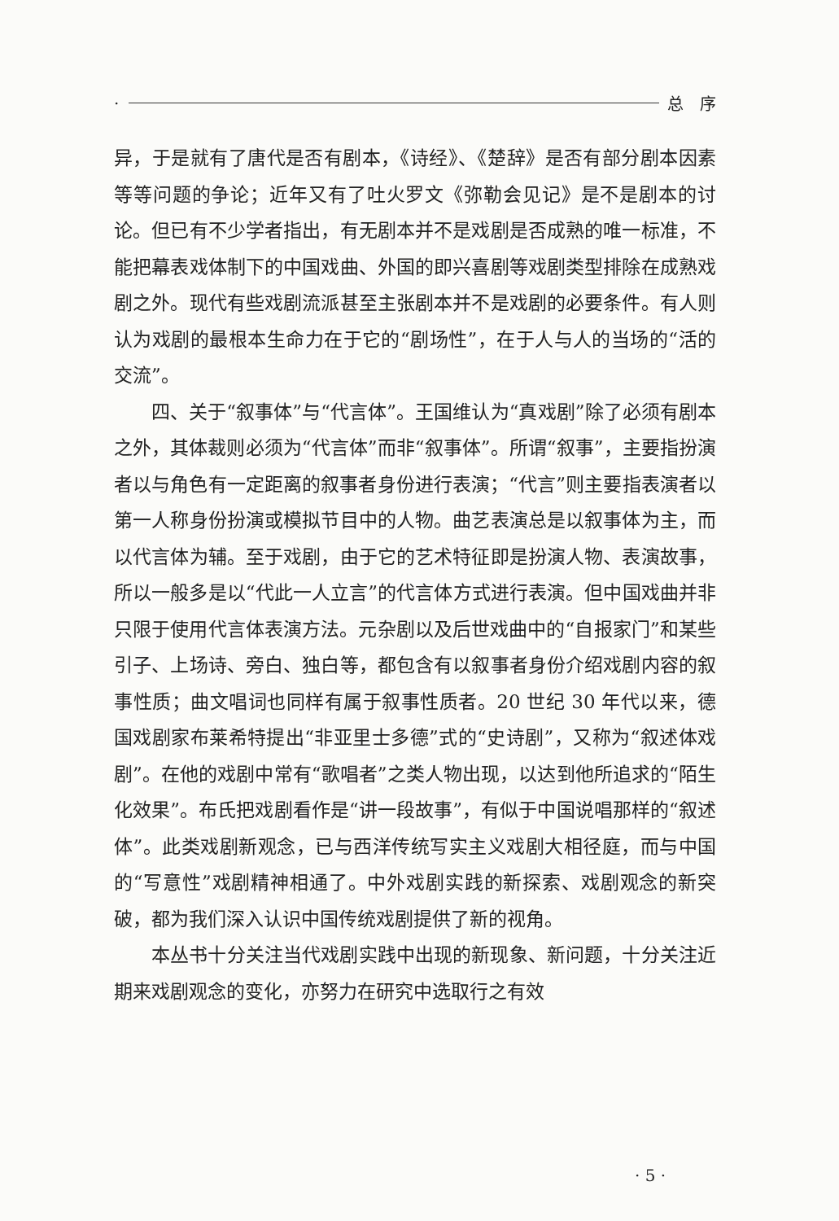· 总　序
异，于是就有了唐代是否有剧本，《诗经》、《楚辞》是否有部分剧本因素等等问题的争论；近年又有了吐火罗文《弥勒会见记》是不是剧本的讨论。但已有不少学者指出，有无剧本并不是戏剧是否成熟的唯一标准，不能把幕表戏体制下的中国戏曲、外国的即兴喜剧等戏剧类型排除在成熟戏剧之外。现代有些戏剧流派甚至主张剧本并不是戏剧的必要条件。有人则认为戏剧的最根本生命力在于它的“剧场性”，在于人与人的当场的“活的交流”。
四、关于“叙事体”与“代言体”。王国维认为“真戏剧”除了必须有剧本之外，其体裁则必须为“代言体”而非“叙事体”。所谓“叙事”，主要指扮演者以与角色有一定距离的叙事者身份进行表演；“代言”则主要指表演者以第一人称身份扮演或模拟节目中的人物。曲艺表演总是以叙事体为主，而以代言体为辅。至于戏剧，由于它的艺术特征即是扮演人物、表演故事，所以一般多是以“代此一人立言”的代言体方式进行表演。但中国戏曲并非只限于使用代言体表演方法。元杂剧以及后世戏曲中的“自报家门”和某些引子、上场诗、旁白、独白等，都包含有以叙事者身份介绍戏剧内容的叙事性质；曲文唱词也同样有属于叙事性质者。20 世纪 30 年代以来，德国戏剧家布莱希特提出“非亚里士多德”式的“史诗剧”，又称为“叙述体戏剧”。在他的戏剧中常有“歌唱者”之类人物出现，以达到他所追求的“陌生化效果”。布氏把戏剧看作是“讲一段故事”，有似于中国说唱那样的“叙述体”。此类戏剧新观念，已与西洋传统写实主义戏剧大相径庭，而与中国的“写意性”戏剧精神相通了。中外戏剧实践的新探索、戏剧观念的新突破，都为我们深入认识中国传统戏剧提供了新的视角。
本丛书十分关注当代戏剧实践中出现的新现象、新问题，十分关注近期来戏剧观念的变化，亦努力在研究中选取行之有效
· 5 ·